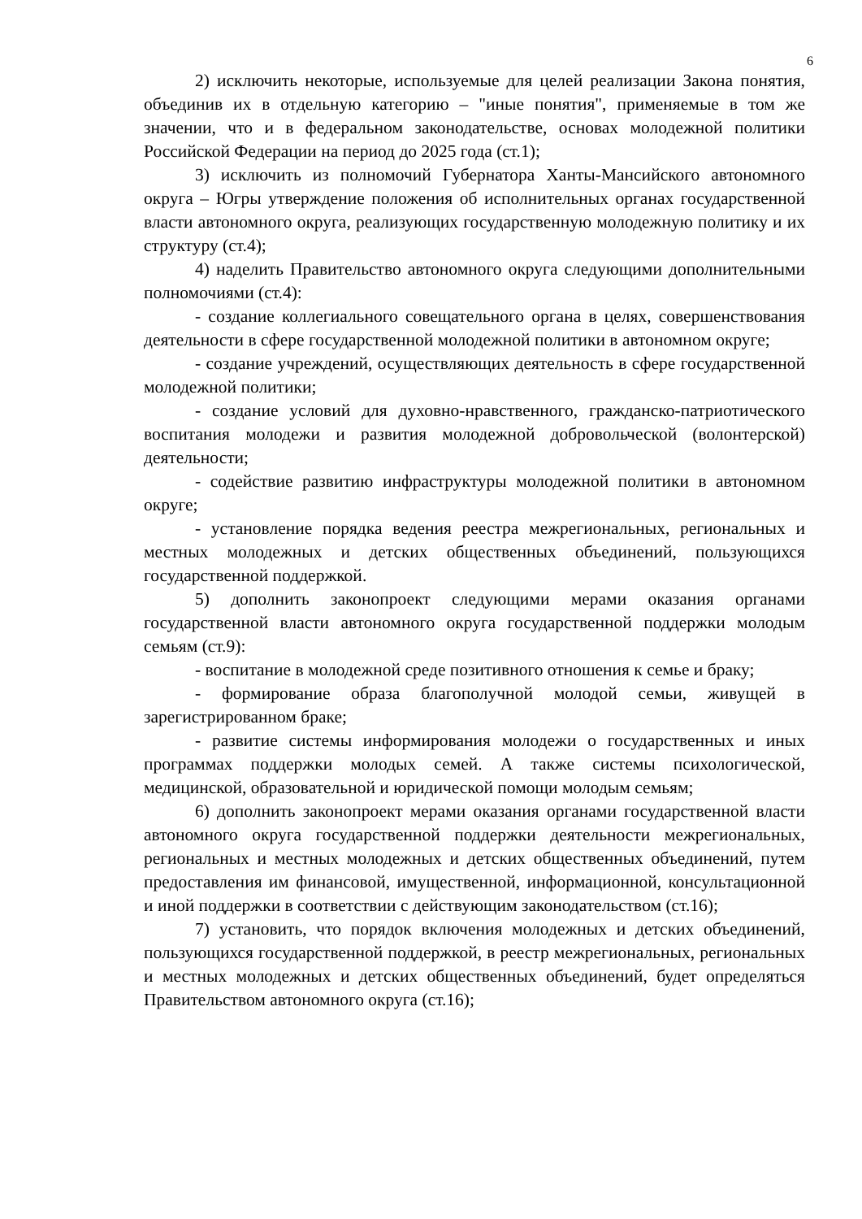6
2) исключить некоторые, используемые для целей реализации Закона понятия, объединив их в отдельную категорию – "иные понятия", применяемые в том же значении, что и в федеральном законодательстве, основах молодежной политики Российской Федерации на период до 2025 года (ст.1);
3) исключить из полномочий Губернатора Ханты-Мансийского автономного округа – Югры утверждение положения об исполнительных органах государственной власти автономного округа, реализующих государственную молодежную политику и их структуру (ст.4);
4) наделить Правительство автономного округа следующими дополнительными полномочиями (ст.4):
- создание коллегиального совещательного органа в целях, совершенствования деятельности в сфере государственной молодежной политики в автономном округе;
- создание учреждений, осуществляющих деятельность в сфере государственной молодежной политики;
- создание условий для духовно-нравственного, гражданско-патриотического воспитания молодежи и развития молодежной добровольческой (волонтерской) деятельности;
- содействие развитию инфраструктуры молодежной политики в автономном округе;
- установление порядка ведения реестра межрегиональных, региональных и местных молодежных и детских общественных объединений, пользующихся государственной поддержкой.
5) дополнить законопроект следующими мерами оказания органами государственной власти автономного округа государственной поддержки молодым семьям (ст.9):
- воспитание в молодежной среде позитивного отношения к семье и браку;
- формирование образа благополучной молодой семьи, живущей в зарегистрированном браке;
- развитие системы информирования молодежи о государственных и иных программах поддержки молодых семей. А также системы психологической, медицинской, образовательной и юридической помощи молодым семьям;
6) дополнить законопроект мерами оказания органами государственной власти автономного округа государственной поддержки деятельности межрегиональных, региональных и местных молодежных и детских общественных объединений, путем предоставления им финансовой, имущественной, информационной, консультационной и иной поддержки в соответствии с действующим законодательством (ст.16);
7) установить, что порядок включения молодежных и детских объединений, пользующихся государственной поддержкой, в реестр межрегиональных, региональных и местных молодежных и детских общественных объединений, будет определяться Правительством автономного округа (ст.16);